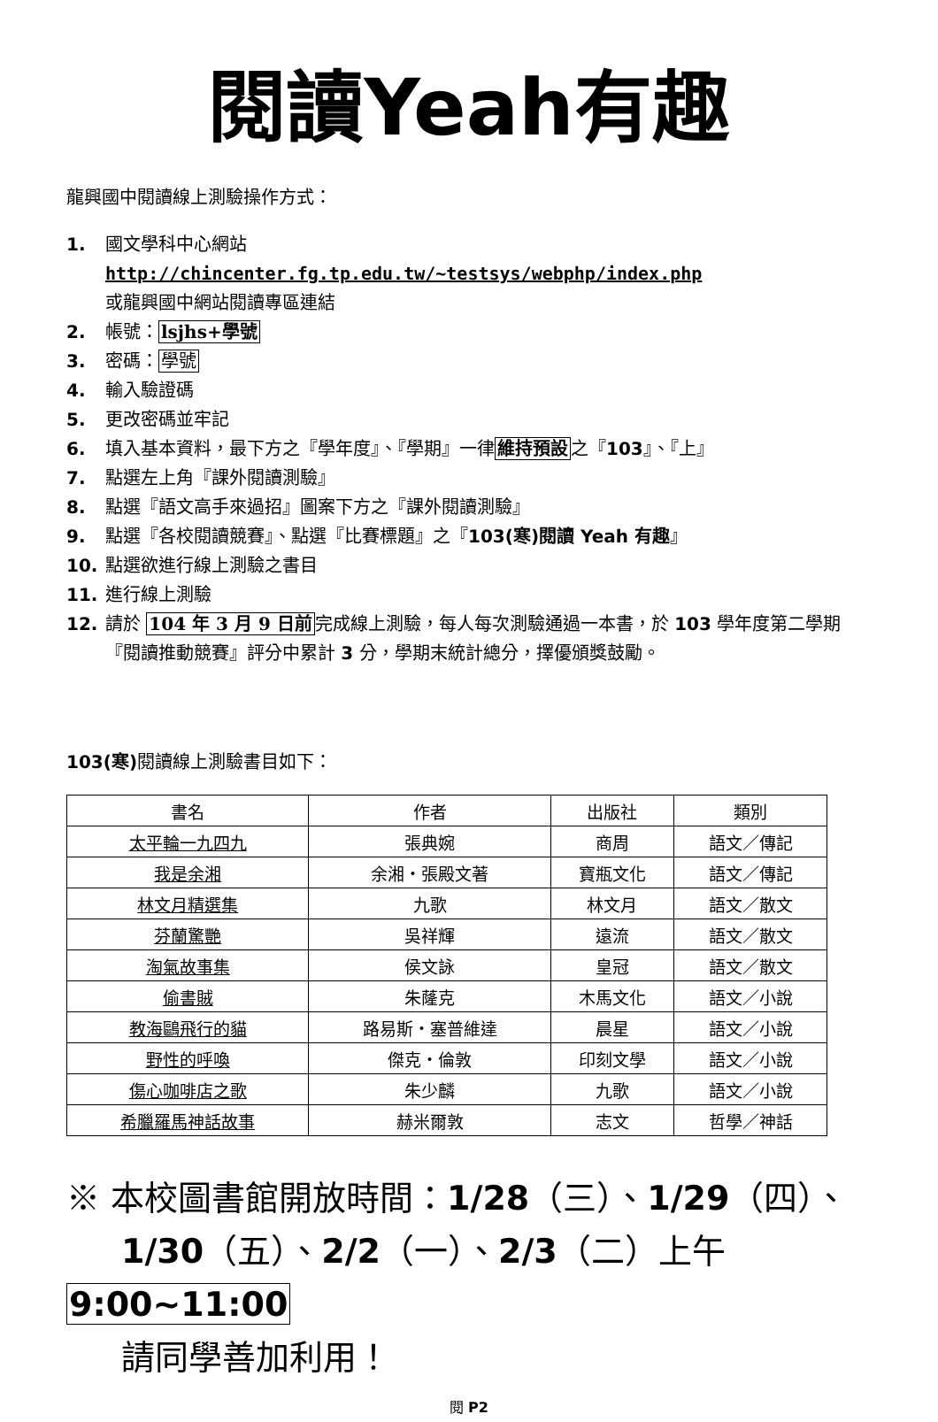閱讀Yeah有趣
龍興國中閱讀線上測驗操作方式：
1. 國文學科中心網站
http://chincenter.fg.tp.edu.tw/~testsys/webphp/index.php
或龍興國中網站閱讀專區連結
2. 帳號：lsjhs+學號
3. 密碼：學號
4. 輸入驗證碼
5. 更改密碼並牢記
6. 填入基本資料，最下方之『學年度』、『學期』一律維持預設之『103』、『上』
7. 點選左上角『課外閱讀測驗』
8. 點選『語文高手來過招』圖案下方之『課外閱讀測驗』
9. 點選『各校閱讀競賽』、點選『比賽標題』之『103(寒)閱讀 Yeah 有趣』
10. 點選欲進行線上測驗之書目
11. 進行線上測驗
12. 請於 104 年 3 月 9 日前完成線上測驗，每人每次測驗通過一本書，於 103 學年度第二學期『閱讀推動競賽』評分中累計 3 分，學期末統計總分，擇優頒獎鼓勵。
103(寒) 閱讀線上測驗書目如下：
| 書名 | 作者 | 出版社 | 類別 |
| --- | --- | --- | --- |
| 太平輪一九四九 | 張典婉 | 商周 | 語文／傳記 |
| 我是余湘 | 余湘‧張殿文著 | 寶瓶文化 | 語文／傳記 |
| 林文月精選集 | 九歌 | 林文月 | 語文／散文 |
| 芬蘭驚艷 | 吳祥輝 | 遠流 | 語文／散文 |
| 淘氣故事集 | 侯文詠 | 皇冠 | 語文／散文 |
| 偷書賊 | 朱蕯克 | 木馬文化 | 語文／小說 |
| 教海鷗飛行的貓 | 路易斯‧塞普維達 | 晨星 | 語文／小說 |
| 野性的呼喚 | 傑克‧倫敦 | 印刻文學 | 語文／小說 |
| 傷心咖啡店之歌 | 朱少麟 | 九歌 | 語文／小說 |
| 希臘羅馬神話故事 | 赫米爾敦 | 志文 | 哲學／神話 |
※ 本校圖書館開放時間：1/28（三）、1/29（四）、
1/30（五）、2/2（一）、2/3（二）上午 9:00~11:00
請同學善加利用！
閱 P2